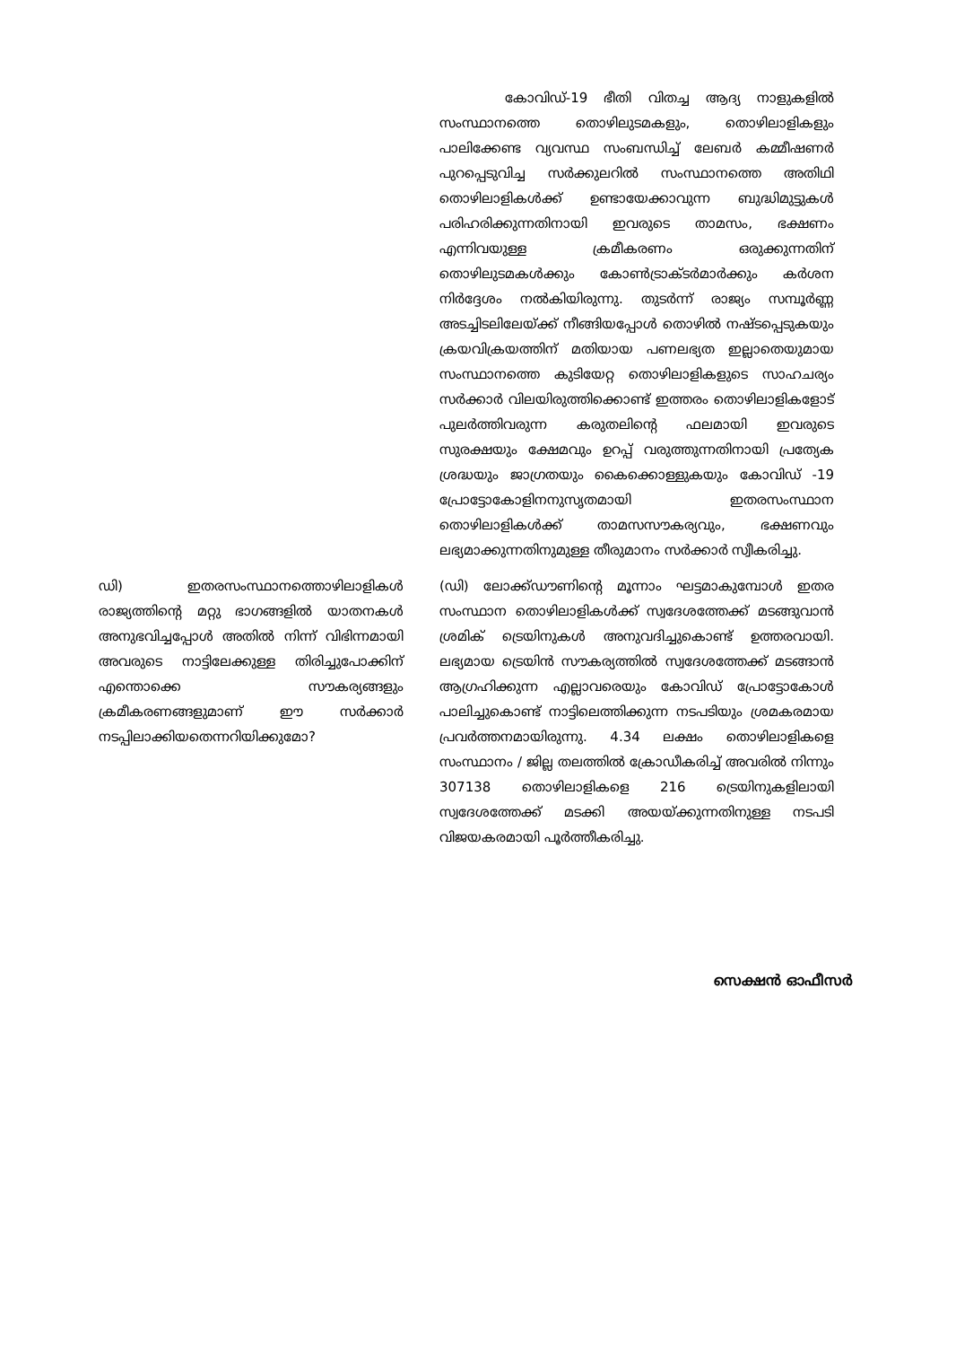കോവിഡ്-19 ഭീതി വിതച്ച ആദ്യ നാളുകളിൽ സംസ്ഥാനത്തെ തൊഴിലുടമകളും, തൊഴിലാളികളും പാലിക്കേണ്ട വ്യവസ്ഥ സംബന്ധിച്ച് ലേബർ കമ്മീഷണർ പുറപ്പെടുവിച്ച സർക്കുലറിൽ സംസ്ഥാനത്തെ അതിഥി തൊഴിലാളികൾക്ക് ഉണ്ടായേക്കാവുന്ന ബുദ്ധിമുട്ടുകൾ പരിഹരിക്കുന്നതിനായി ഇവരുടെ താമസം, ഭക്ഷണം എന്നിവയുള്ള ക്രമീകരണം ഒരുക്കുന്നതിന് തൊഴിലുടമകൾക്കും കോൺട്രാക്ടർമാർക്കും കർശന നിർദ്ദേശം നൽകിയിരുന്നു. തുടർന്ന് രാജ്യം സമ്പൂർണ്ണ അടച്ചിടലിലേയ്ക്ക് നീങ്ങിയപ്പോൾ തൊഴിൽ നഷ്ടപ്പെടുകയും ക്രയവിക്രയത്തിന് മതിയായ പണലഭ്യത ഇല്ലാതെയുമായ സംസ്ഥാനത്തെ കുടിയേറ്റ തൊഴിലാളികളുടെ സാഹചര്യം സർക്കാർ വിലയിരുത്തിക്കൊണ്ട് ഇത്തരം തൊഴിലാളികളോട് പുലർത്തിവരുന്ന കരുതലിന്റെ ഫലമായി ഇവരുടെ സുരക്ഷയും ക്ഷേമവും ഉറപ്പ് വരുത്തുന്നതിനായി പ്രത്യേക ശ്രദ്ധയും ജാഗ്രതയും കൈക്കൊള്ളുകയും കോവിഡ് -19 പ്രോട്ടോകോളിനനുസൃതമായി ഇതരസംസ്ഥാന തൊഴിലാളികൾക്ക് താമസസൗകര്യവും, ഭക്ഷണവും ലഭ്യമാക്കുന്നതിനുമുള്ള തീരുമാനം സർക്കാർ സ്വീകരിച്ചു.
ഡി) ഇതരസംസ്ഥാനത്തൊഴിലാളികൾ രാജ്യത്തിന്റെ മറ്റു ഭാഗങ്ങളിൽ യാതനകൾ അനുഭവിച്ചപ്പോൾ അതിൽ നിന്ന് വിഭിന്നമായി അവരുടെ നാട്ടിലേക്കുള്ള തിരിച്ചുപോക്കിന് എന്തൊക്കെ സൗകര്യങ്ങളും ക്രമീകരണങ്ങളുമാണ് ഈ സർക്കാർ നടപ്പിലാക്കിയതെന്നറിയിക്കുമോ?
(ഡി) ലോക്ക്ഡൗണിന്റെ മൂന്നാം ഘട്ടമാകുമ്പോൾ ഇതര സംസ്ഥാന തൊഴിലാളികൾക്ക് സ്വദേശത്തേക്ക് മടങ്ങുവാൻ ശ്രമിക് ട്രെയിനുകൾ അനുവദിച്ചുകൊണ്ട് ഉത്തരവായി. ലഭ്യമായ ട്രെയിൻ സൗകര്യത്തിൽ സ്വദേശത്തേക്ക് മടങ്ങാൻ ആഗ്രഹിക്കുന്ന എല്ലാവരെയും കോവിഡ് പ്രോട്ടോകോൾ പാലിച്ചുകൊണ്ട് നാട്ടിലെത്തിക്കുന്ന നടപടിയും ശ്രമകരമായ പ്രവർത്തനമായിരുന്നു. 4.34 ലക്ഷം തൊഴിലാളികളെ സംസ്ഥാനം / ജില്ല തലത്തിൽ ക്രോഡീകരിച്ച് അവരിൽ നിന്നും 307138 തൊഴിലാളികളെ 216 ട്രെയിനുകളിലായി സ്വദേശത്തേക്ക് മടക്കി അയയ്ക്കുന്നതിനുള്ള നടപടി വിജയകരമായി പൂർത്തീകരിച്ചു.
സെക്ഷൻ ഓഫീസർ